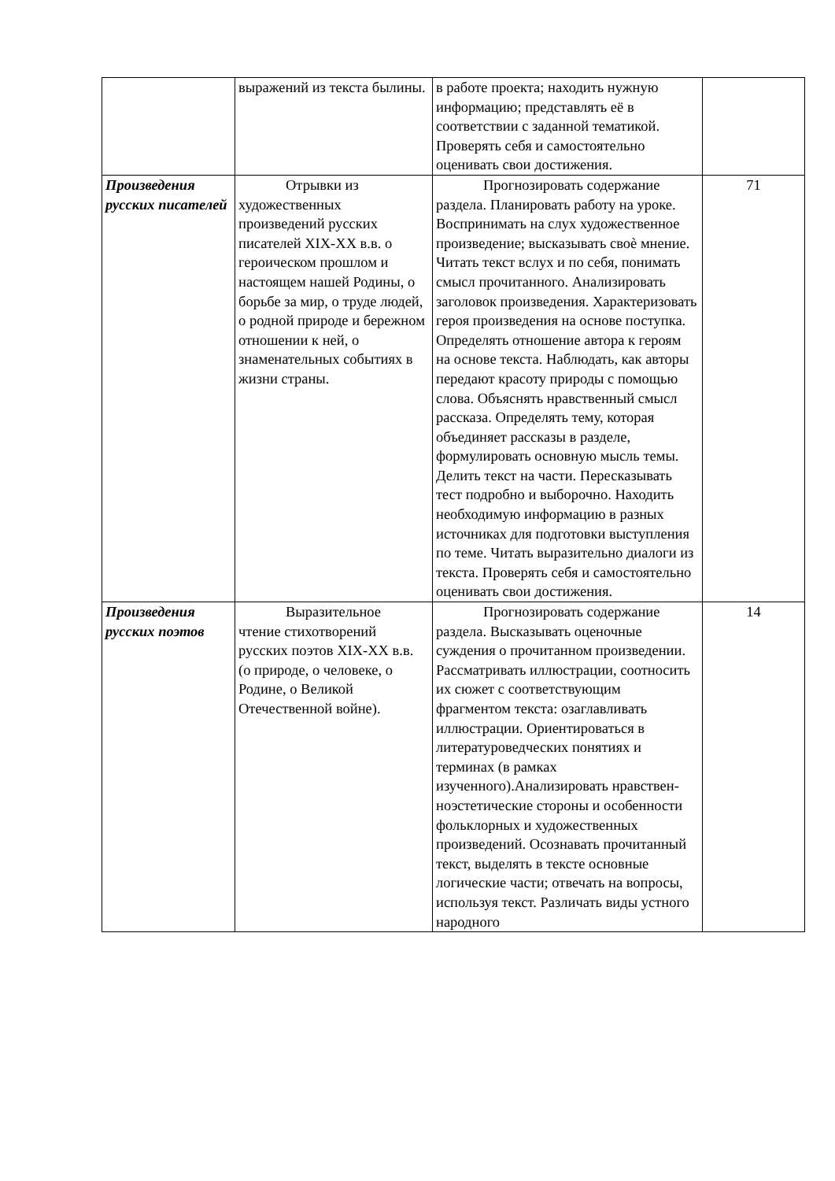| | выражений из текста былины. | в работе проекта; находить нужную информацию; представлять её в соответствии с заданной тематикой. Проверять себя и самостоятельно оценивать свои достижения. | |
| Произведения русских писателей | Отрывки из художественных произведений русских писателей XIX-XX в.в. о героическом прошлом и настоящем нашей Родины, о борьбе за мир, о труде людей, о родной природе и бережном отношении к ней, о знаменательных событиях в жизни страны. | Прогнозировать содержание раздела. Планировать работу на уроке. Воспринимать на слух художественное произведение; высказывать своѐ мнение. Читать текст вслух и по себя, понимать смысл прочитанного. Анализировать заголовок произведения. Характеризовать героя произведения на основе поступка. Определять отношение автора к героям на основе текста. Наблюдать, как авторы передают красоту природы с помощью слова. Объяснять нравственный смысл рассказа. Определять тему, которая объединяет рассказы в разделе, формулировать основную мысль темы. Делить текст на части. Пересказывать тест подробно и выборочно. Находить необходимую информацию в разных источниках для подготовки выступления по теме. Читать выразительно диалоги из текста. Проверять себя и самостоятельно оценивать свои достижения. | 71 |
| Произведения русских поэтов | Выразительное чтение стихотворений русских поэтов XIX-XX в.в. (о природе, о человеке, о Родине, о Великой Отечественной войне). | Прогнозировать содержание раздела. Высказывать оценочные суждения о прочитанном произведении. Рассматривать иллюстрации, соотносить их сюжет с соответствующим фрагментом текста: озаглавливать иллюстрации. Ориентироваться в литературоведческих понятиях и терминах (в рамках изученного).Анализировать нравствен-ноэстетические стороны и особенности фольклорных и художественных произведений. Осознавать прочитанный текст, выделять в тексте основные логические части; отвечать на вопросы, используя текст. Различать виды устного народного | 14 |